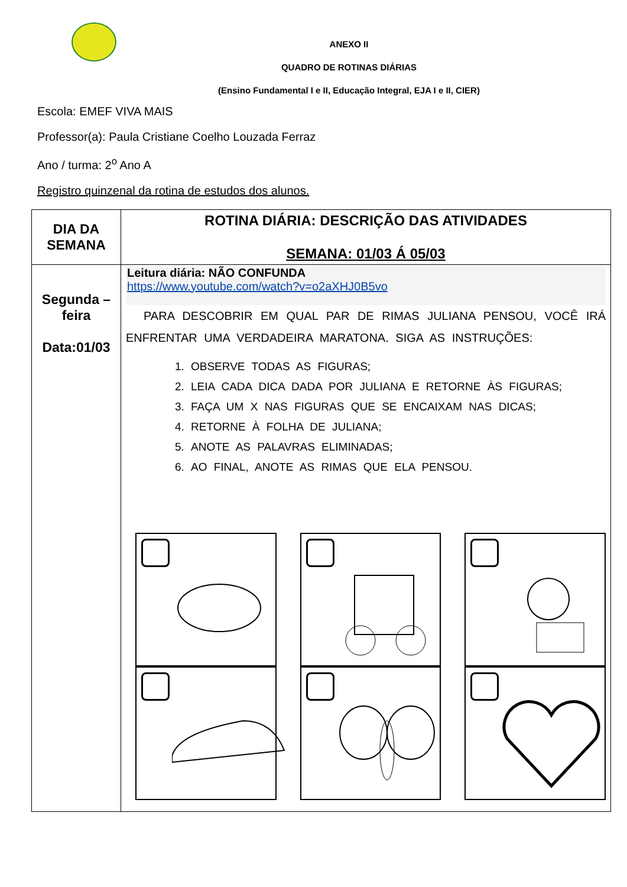ANEXO II
QUADRO DE ROTINAS DIÁRIAS
(Ensino Fundamental I e II, Educação Integral, EJA I e II, CIER)
Escola: EMEF VIVA MAIS
Professor(a): Paula Cristiane Coelho Louzada Ferraz
Ano / turma: 2<sup>o</sup> Ano A
Registro quinzenal da rotina de estudos dos alunos.
| DIA DA SEMANA | ROTINA DIÁRIA: DESCRIÇÃO DAS ATIVIDADES SEMANA: 01/03 Á 05/03 |
| --- | --- |
| Segunda – feira Data:01/03 | Leitura diária: NÃO CONFUNDA https://www.youtube.com/watch?v=o2aXHJ0B5vo PARA DESCOBRIR EM QUAL PAR DE RIMAS JULIANA PENSOU, VOCÊ IRÁ ENFRENTAR UMA VERDADEIRA MARATONA. SIGA AS INSTRUÇÕES: 1. OBSERVE TODAS AS FIGURAS; 2. LEIA CADA DICA DADA POR JULIANA E RETORNE ÀS FIGURAS; 3. FAÇA UM X NAS FIGURAS QUE SE ENCAIXAM NAS DICAS; 4. RETORNE À FOLHA DE JULIANA; 5. ANOTE AS PALAVRAS ELIMINADAS; 6. AO FINAL, ANOTE AS RIMAS QUE ELA PENSOU. |